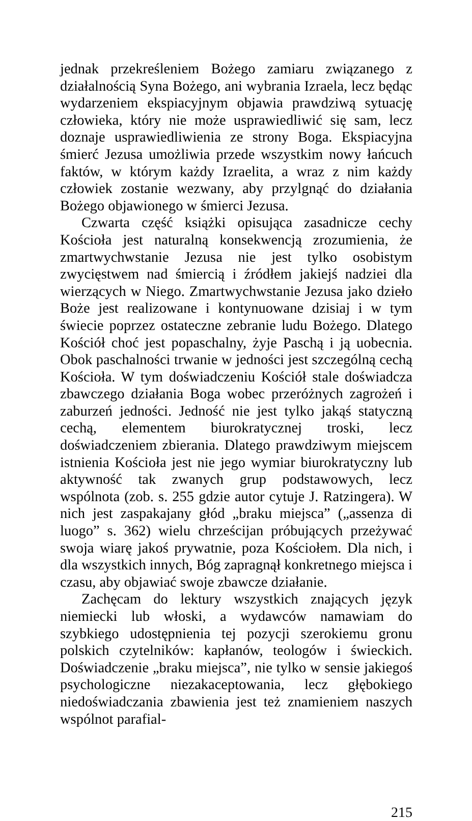jednak przekreśleniem Bożego zamiaru związanego z działalnością Syna Bożego, ani wybrania Izraela, lecz będąc wydarzeniem ekspiacyjnym objawia prawdziwą sytuację człowieka, który nie może usprawiedliwić się sam, lecz doznaje usprawiedliwienia ze strony Boga. Ekspiacyjna śmierć Jezusa umożliwia przede wszystkim nowy łańcuch faktów, w którym każdy Izraelita, a wraz z nim każdy człowiek zostanie wezwany, aby przylgnąć do działania Bożego objawionego w śmierci Jezusa.
Czwarta część książki opisująca zasadnicze cechy Kościoła jest naturalną konsekwencją zrozumienia, że zmartwychwstanie Jezusa nie jest tylko osobistym zwycięstwem nad śmiercią i źródłem jakiejś nadziei dla wierzących w Niego. Zmartwychwstanie Jezusa jako dzieło Boże jest realizowane i kontynuowane dzisiaj i w tym świecie poprzez ostateczne zebranie ludu Bożego. Dlatego Kościół choć jest popaschalny, żyje Paschą i ją uobecnia. Obok paschalności trwanie w jedności jest szczególną cechą Kościoła. W tym doświadczeniu Kościół stale doświadcza zbawczego działania Boga wobec przeróżnych zagrożeń i zaburzeń jedności. Jedność nie jest tylko jakąś statyczną cechą, elementem biurokratycznej troski, lecz doświadczeniem zbierania. Dlatego prawdziwym miejscem istnienia Kościoła jest nie jego wymiar biurokratyczny lub aktywność tak zwanych grup podstawowych, lecz wspólnota (zob. s. 255 gdzie autor cytuje J. Ratzingera). W nich jest zaspakajany głód „braku miejsca” („assenza di luogo” s. 362) wielu chrześcijan próbujących przeżywać swoja wiarę jakoś prywatnie, poza Kościołem. Dla nich, i dla wszystkich innych, Bóg zapragnął konkretnego miejsca i czasu, aby objawiać swoje zbawcze działanie.
Zachęcam do lektury wszystkich znających język niemiecki lub włoski, a wydawców namawiam do szybkiego udostępnienia tej pozycji szerokiemu gronu polskich czytelników: kapłanów, teologów i świeckich. Doświadczenie „braku miejsca”, nie tylko w sensie jakiegoś psychologiczne niezakaceptowania, lecz głębokiego niedoświadczania zbawienia jest też znamieniem naszych wspólnot parafial-
215